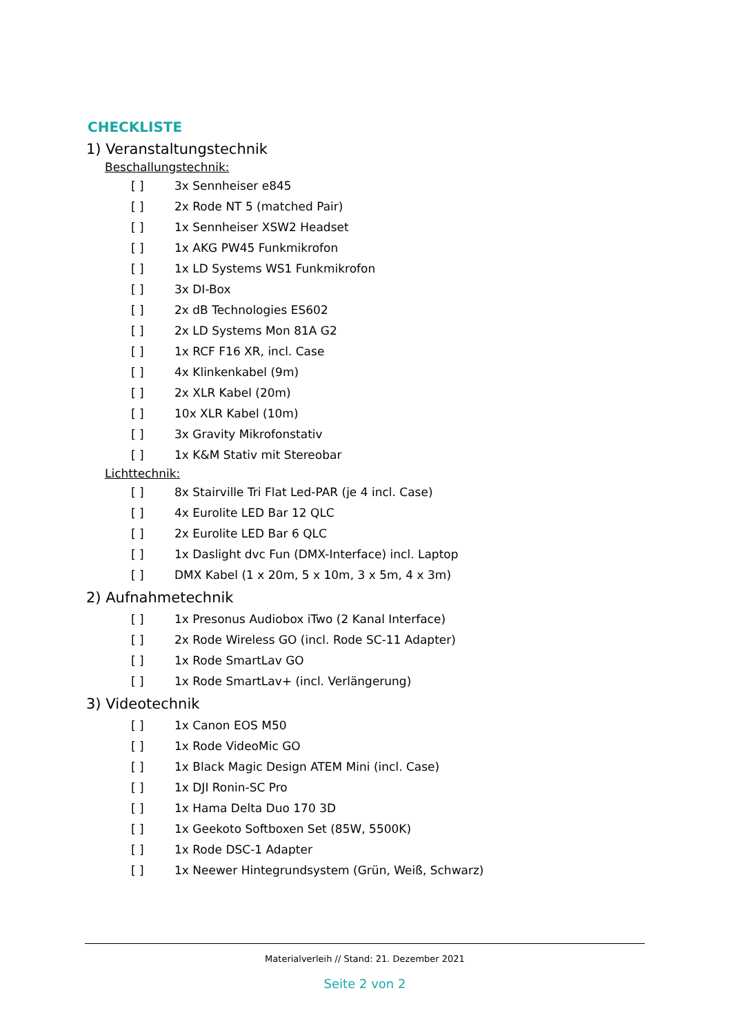CHECKLISTE
1) Veranstaltungstechnik
Beschallungstechnik:
[ ] 3x Sennheiser e845
[ ] 2x Rode NT 5 (matched Pair)
[ ] 1x Sennheiser XSW2 Headset
[ ] 1x AKG PW45 Funkmikrofon
[ ] 1x LD Systems WS1 Funkmikrofon
[ ] 3x DI-Box
[ ] 2x dB Technologies ES602
[ ] 2x LD Systems Mon 81A G2
[ ] 1x RCF F16 XR, incl. Case
[ ] 4x Klinkenkabel (9m)
[ ] 2x XLR Kabel (20m)
[ ] 10x XLR Kabel (10m)
[ ] 3x Gravity Mikrofonstativ
[ ] 1x K&M Stativ mit Stereobar
Lichttechnik:
[ ] 8x Stairville Tri Flat Led-PAR (je 4 incl. Case)
[ ] 4x Eurolite LED Bar 12 QLC
[ ] 2x Eurolite LED Bar 6 QLC
[ ] 1x Daslight dvc Fun (DMX-Interface) incl. Laptop
[ ] DMX Kabel (1 x 20m, 5 x 10m, 3 x 5m, 4 x 3m)
2) Aufnahmetechnik
[ ] 1x Presonus Audiobox iTwo (2 Kanal Interface)
[ ] 2x Rode Wireless GO (incl. Rode SC-11 Adapter)
[ ] 1x Rode SmartLav GO
[ ] 1x Rode SmartLav+ (incl. Verlängerung)
3) Videotechnik
[ ] 1x Canon EOS M50
[ ] 1x Rode VideoMic GO
[ ] 1x Black Magic Design ATEM Mini (incl. Case)
[ ] 1x DJI Ronin-SC Pro
[ ] 1x Hama Delta Duo 170 3D
[ ] 1x Geekoto Softboxen Set (85W, 5500K)
[ ] 1x Rode DSC-1 Adapter
[ ] 1x Neewer Hintegrundsystem (Grün, Weiß, Schwarz)
Materialverleih // Stand: 21. Dezember 2021
Seite 2 von 2